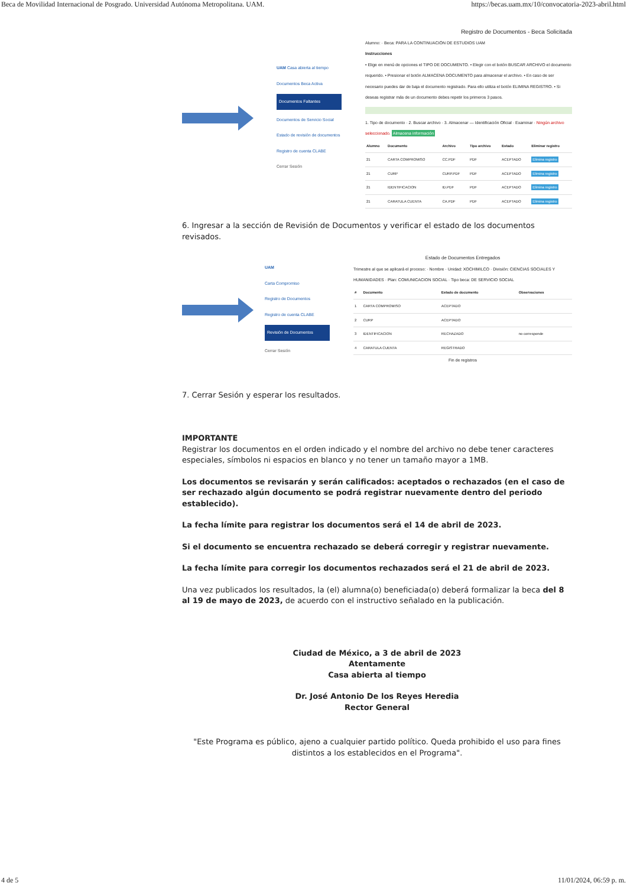Beca de Movilidad Internacional de Posgrado. Universidad Autónoma Metropolitana. UAM. https://becas.uam.mx/10/convocatoria-2023-abril.html
UAM Casa abierta al tiempo
Documentos Beca Activa
Documentos Faltantes
Documentos de Servicio Social
Estado de revisión de documentos
Registro de cuenta CLABE
Cerrar Sesión
Registro de Documentos - Beca Solicitada
Alumno: · Beca: PARA LA CONTINUACIÓN DE ESTUDIOS UAM
Instrucciones
• Elige en menú de opciones el TIPO DE DOCUMENTO. • Elegir con el botón BUSCAR ARCHIVO el documento requerido. • Presionar el botón ALMACENA DOCUMENTO para almacenar el archivo. • En caso de ser necesario puedes dar de baja el documento registrado. Para ello utiliza el botón ELIMINA REGISTRO. • Si deseas registrar más de un documento debes repetir los primeros 3 pasos.
1. Tipo de documento · 2. Buscar archivo · 3. Almacenar — Identificación Oficial · Examinar · Ningún archivo seleccionado. Almacena información
| Alumno | Documento | Archivo | Tipo archivo | Estado | Eliminar registro |
| --- | --- | --- | --- | --- | --- |
| 21 | CARTA COMPROMISO | CC.PDF | PDF | ACEPTADO | Elimina registro |
| 21 | CURP | CURP.PDF | PDF | ACEPTADO | Elimina registro |
| 21 | IDENTIFICACION | ID.PDF | PDF | ACEPTADO | Elimina registro |
| 21 | CARATULA CUENTA | CA.PDF | PDF | ACEPTADO | Elimina registro |
6. Ingresar a la sección de Revisión de Documentos y verificar el estado de los documentos revisados.
UAM
Carta Compromiso
Registro de Documentos
Registro de cuenta CLABE
Revisión de Documentos
Cerrar Sesión
Estado de Documentos Entregados
Trimestre al que se aplicará el proceso: · Nombre · Unidad: XOCHIMILCO · División: CIENCIAS SOCIALES Y HUMANIDADES · Plan: COMUNICACION SOCIAL · Tipo beca: DE SERVICIO SOCIAL
| # | Documento | Estado de documento | Observaciones |
| --- | --- | --- | --- |
| 1 | CARTA COMPROMISO | ACEPTADO | |
| 2 | CURP | ACEPTADO | |
| 3 | IDENTIFICACION | RECHAZADO | no corresponde |
| 4 | CARATULA CUENTA | REGISTRADO | |
Fin de registros
7. Cerrar Sesión y esperar los resultados.
IMPORTANTE
Registrar los documentos en el orden indicado y el nombre del archivo no debe tener caracteres especiales, símbolos ni espacios en blanco y no tener un tamaño mayor a 1MB.
Los documentos se revisarán y serán calificados: aceptados o rechazados (en el caso de ser rechazado algún documento se podrá registrar nuevamente dentro del periodo establecido).
La fecha límite para registrar los documentos será el 14 de abril de 2023.
Si el documento se encuentra rechazado se deberá corregir y registrar nuevamente.
La fecha límite para corregir los documentos rechazados será el 21 de abril de 2023.
Una vez publicados los resultados, la (el) alumna(o) beneficiada(o) deberá formalizar la beca del 8 al 19 de mayo de 2023, de acuerdo con el instructivo señalado en la publicación.
Ciudad de México, a 3 de abril de 2023
Atentamente
Casa abierta al tiempo
Dr. José Antonio De los Reyes Heredia
Rector General
"Este Programa es público, ajeno a cualquier partido político. Queda prohibido el uso para fines distintos a los establecidos en el Programa".
4 de 5 11/01/2024, 06:59 p. m.